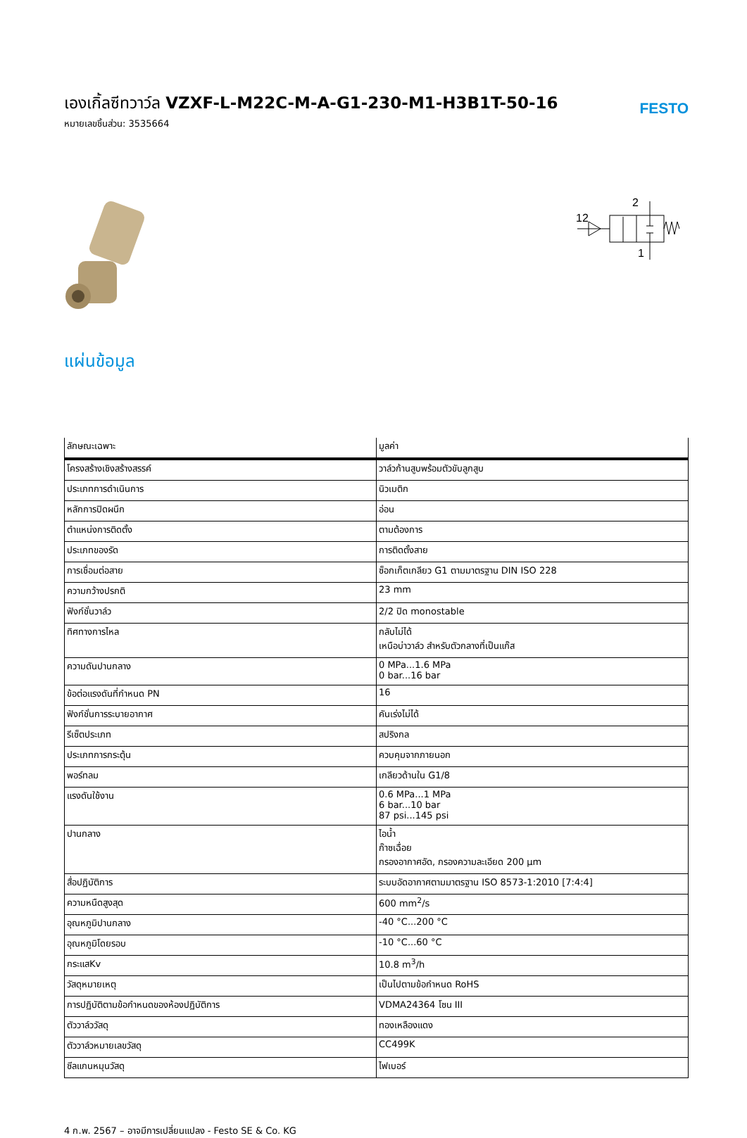เองเกิ้ลซีทวาว์ล VZXF-L-M22C-M-A-G1-230-M1-H3B1T-50-16
หมายเลขชิ้นส่วน: 3535664
FESTO
2
12
1
แผ่นข้อมูล
| ลักษณะเฉพาะ | มูลค่า |
| --- | --- |
| โครงสร้างเชิงสร้างสรรค์ | วาล์วก้านสูบพร้อมตัวขับลูกสูบ |
| ประเภทการดำเนินการ | นิวเมติก |
| หลักการปิดผนึก | อ่อน |
| ตำแหน่งการติดตั้ง | ตามต้องการ |
| ประเภทของรัด | การติดตั้งสาย |
| การเชื่อมต่อสาย | ซ็อกเก็ตเกลียว G1 ตามมาตรฐาน DIN ISO 228 |
| ความกว้างปรกติ | 23 mm |
| ฟังก์ชั่นวาล์ว | 2/2 ปิด monostable |
| ทิศทางการไหล | กลับไม่ได้ เหนือบ่าวาล์ว สำหรับตัวกลางที่เป็นแก๊ส |
| ความดันปานกลาง | 0 MPa...1.6 MPa 0 bar...16 bar |
| ข้อต่อแรงดันที่กำหนด PN | 16 |
| ฟังก์ชั่นการระบายอากาศ | คันเร่งไม่ได้ |
| รีเซ็ตประเภท | สปริงกล |
| ประเภทการกระตุ้น | ควบคุมจากภายนอก |
| พอร์ทลม | เกลียวด้านใน G1/8 |
| แรงดันใช้งาน | 0.6 MPa...1 MPa 6 bar...10 bar 87 psi...145 psi |
| ปานกลาง | ไอน้ำ ก๊าซเฉื่อย กรองอากาศอัด, กรองความละเอียด 200 µm |
| สื่อปฏิบัติการ | ระบบอัดอากาศตามมาตรฐาน ISO 8573-1:2010 [7:4:4] |
| ความหนืดสูงสุด | 600 mm<sup>2</sup>/s |
| อุณหภูมิปานกลาง | -40 °C...200 °C |
| อุณหภูมิโดยรอบ | -10 °C...60 °C |
| กระแสKv | 10.8 m<sup>3</sup>/h |
| วัสดุหมายเหตุ | เป็นไปตามข้อกำหนด RoHS |
| การปฏิบัติตามข้อกำหนดของห้องปฏิบัติการ | VDMA24364 โซน III |
| ตัววาล์ววัสดุ | ทองเหลืองแดง |
| ตัววาล์วหมายเลขวัสดุ | CC499K |
| ซีลแกนหมุนวัสดุ | ไฟเบอร์ |
4 ก.พ. 2567 – อาจมีการเปลี่ยนแปลง - Festo SE & Co. KG